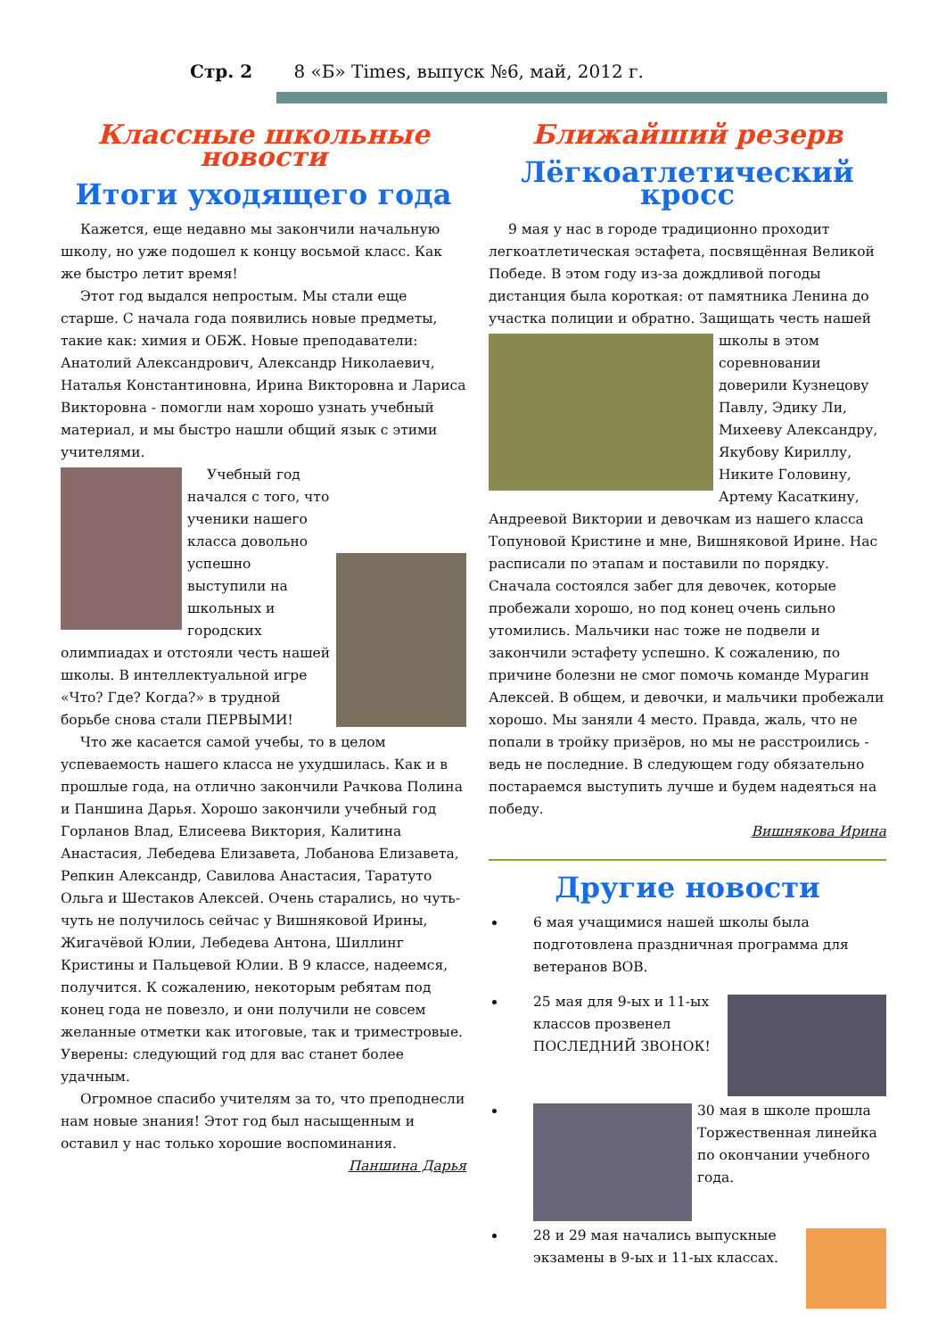Стр. 2 8 «Б» Times, выпуск №6, май, 2012 г.
Классные школьные новости
Итоги уходящего года
Кажется, еще недавно мы закончили начальную школу, но уже подошел к концу восьмой класс. Как же быстро летит время!
Этот год выдался непростым. Мы стали еще старше. С начала года появились новые предметы, такие как: химия и ОБЖ. Новые преподаватели: Анатолий Александрович, Александр Николаевич, Наталья Константиновна, Ирина Викторовна и Лариса Викторовна - помогли нам хорошо узнать учебный материал, и мы быстро нашли общий язык с этими учителями.
Учебный год начался с того, что ученики нашего класса довольно успешно выступили на школьных и городских олимпиадах и отстояли честь нашей школы. В интеллектуальной игре «Что? Где? Когда?» в трудной борьбе снова стали ПЕРВЫМИ!
Что же касается самой учебы, то в целом успеваемость нашего класса не ухудшилась. Как и в прошлые года, на отлично закончили Рачкова Полина и Паншина Дарья. Хорошо закончили учебный год Горланов Влад, Елисеева Виктория, Калитина Анастасия, Лебедева Елизавета, Лобанова Елизавета, Репкин Александр, Савилова Анастасия, Таратуто Ольга и Шестаков Алексей. Очень старались, но чуть-чуть не получилось сейчас у Вишняковой Ирины, Жигачёвой Юлии, Лебедева Антона, Шиллинг Кристины и Пальцевой Юлии. В 9 классе, надеемся, получится. К сожалению, некоторым ребятам под конец года не повезло, и они получили не совсем желанные отметки как итоговые, так и триместровые. Уверены: следующий год для вас станет более удачным.
Огромное спасибо учителям за то, что преподнесли нам новые знания! Этот год был насыщенным и оставил у нас только хорошие воспоминания.
Паншина Дарья
Ближайший резерв
Лёгкоатлетический кросс
9 мая у нас в городе традиционно проходит легкоатлетическая эстафета, посвящённая Великой Победе. В этом году из-за дождливой погоды дистанция была короткая: от памятника Ленина до участка полиции и обратно. Защищать честь нашей школы в этом соревновании доверили Кузнецову Павлу, Эдику Ли, Михееву Александру, Якубову Кириллу, Никите Головину, Артему Касаткину, Андреевой Виктории и девочкам из нашего класса Топуновой Кристине и мне, Вишняковой Ирине. Нас расписали по этапам и поставили по порядку. Сначала состоялся забег для девочек, которые пробежали хорошо, но под конец очень сильно утомились. Мальчики нас тоже не подвели и закончили эстафету успешно. К сожалению, по причине болезни не смог помочь команде Мурагин Алексей. В общем, и девочки, и мальчики пробежали хорошо. Мы заняли 4 место. Правда, жаль, что не попали в тройку призёров, но мы не расстроились - ведь не последние. В следующем году обязательно постараемся выступить лучше и будем надеяться на победу.
Вишнякова Ирина
Другие новости
6 мая учащимися нашей школы была подготовлена праздничная программа для ветеранов ВОВ.
25 мая для 9-ых и 11-ых классов прозвенел ПОСЛЕДНИЙ ЗВОНОК!
30 мая в школе прошла Торжественная линейка по окончании учебного года.
28 и 29 мая начались выпускные экзамены в 9-ых и 11-ых классах.